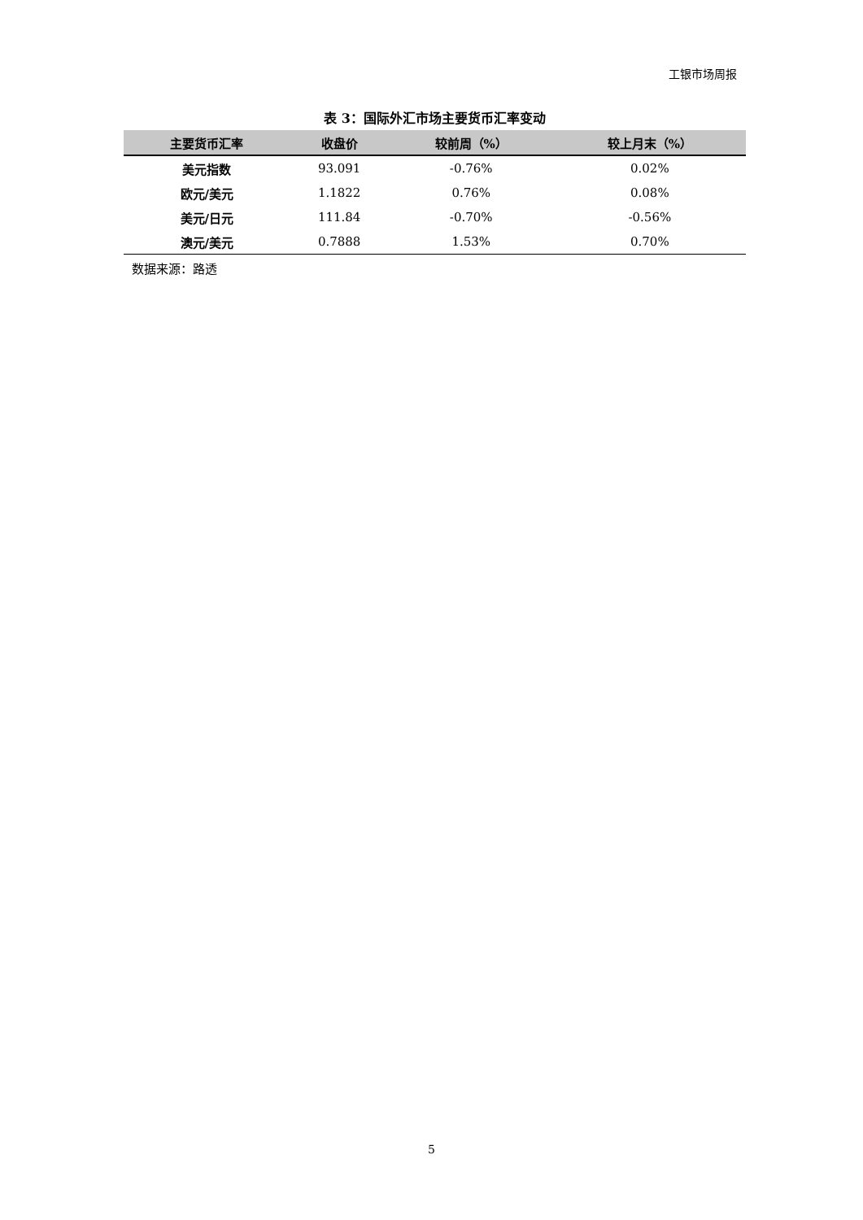工银市场周报
表 3：国际外汇市场主要货币汇率变动
| 主要货币汇率 | 收盘价 | 较前周（%） | 较上月末（%） |
| --- | --- | --- | --- |
| 美元指数 | 93.091 | -0.76% | 0.02% |
| 欧元/美元 | 1.1822 | 0.76% | 0.08% |
| 美元/日元 | 111.84 | -0.70% | -0.56% |
| 澳元/美元 | 0.7888 | 1.53% | 0.70% |
数据来源：路透
5